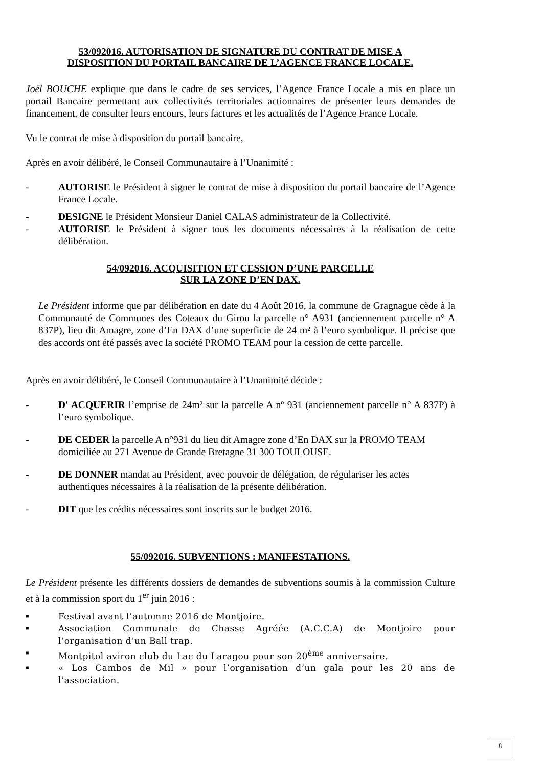53/092016. AUTORISATION DE SIGNATURE DU CONTRAT DE MISE A
DISPOSITION DU PORTAIL BANCAIRE DE L’AGENCE FRANCE LOCALE.
Joël BOUCHE explique que dans le cadre de ses services, l’Agence France Locale a mis en place un portail Bancaire permettant aux collectivités territoriales actionnaires de présenter leurs demandes de financement, de consulter leurs encours, leurs factures et les actualités de l’Agence France Locale.
Vu le contrat de mise à disposition du portail bancaire,
Après en avoir délibéré, le Conseil Communautaire à l’Unanimité :
- AUTORISE le Président à signer le contrat de mise à disposition du portail bancaire de l’Agence France Locale.
- DESIGNE le Président Monsieur Daniel CALAS administrateur de la Collectivité.
- AUTORISE le Président à signer tous les documents nécessaires à la réalisation de cette délibération.
54/092016. ACQUISITION ET CESSION D’UNE PARCELLE
SUR LA ZONE D’EN DAX.
Le Président informe que par délibération en date du 4 Août 2016, la commune de Gragnague cède à la Communauté de Communes des Coteaux du Girou la parcelle n° A931 (anciennement parcelle n° A 837P), lieu dit Amagre, zone d’En DAX d’une superficie de 24 m² à l’euro symbolique. Il précise que des accords ont été passés avec la société PROMO TEAM pour la cession de cette parcelle.
Après en avoir délibéré, le Conseil Communautaire à l’Unanimité décide :
- D' ACQUERIR l’emprise de 24m² sur la parcelle A nº 931 (anciennement parcelle n° A 837P) à l’euro symbolique.
- DE CEDER la parcelle A n°931 du lieu dit Amagre zone d’En DAX sur la PROMO TEAM domiciliée au 271 Avenue de Grande Bretagne 31 300 TOULOUSE.
- DE DONNER mandat au Président, avec pouvoir de délégation, de régulariser les actes authentiques nécessaires à la réalisation de la présente délibération.
- DIT que les crédits nécessaires sont inscrits sur le budget 2016.
55/092016. SUBVENTIONS : MANIFESTATIONS.
Le Président présente les différents dossiers de demandes de subventions soumis à la commission Culture et à la commission sport du 1<sup>er</sup> juin 2016 :
▪ Festival avant l’automne 2016 de Montjoire.
▪ Association Communale de Chasse Agréée (A.C.C.A) de Montjoire pour l’organisation d’un Ball trap.
▪ Montpitol aviron club du Lac du Laragou pour son 20<sup>ème</sup> anniversaire.
▪ « Los Cambos de Mil » pour l’organisation d’un gala pour les 20 ans de l’association.
8